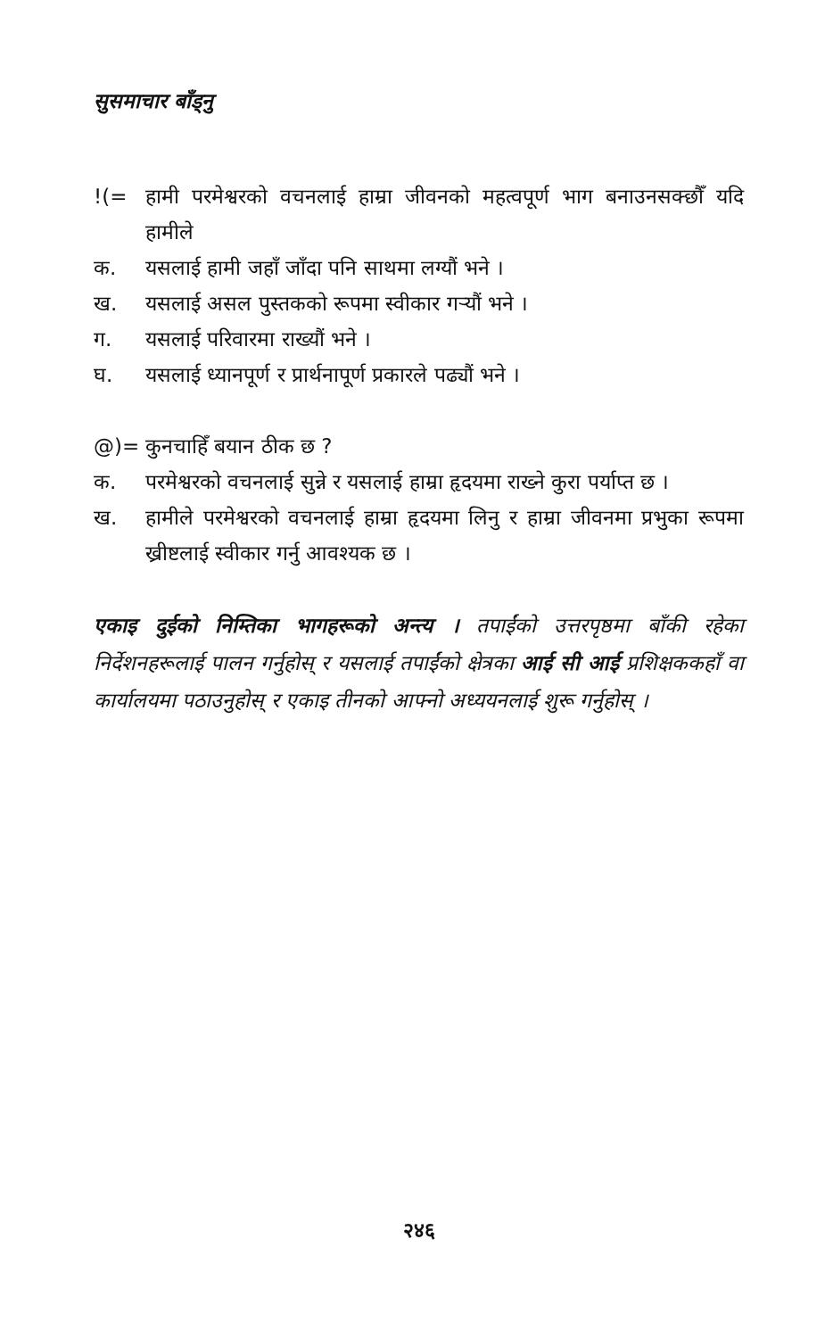सुसमाचार बाँड्नु
!(= हामी परमेश्वरको वचनलाई हाम्रा जीवनको महत्वपूर्ण भाग बनाउनसक्छौँ यदि हामीले
क. यसलाई हामी जहाँ जाँदा पनि साथमा लग्यौं भने ।
ख. यसलाई असल पुस्तकको रूपमा स्वीकार गर्‍यौं भने ।
ग. यसलाई परिवारमा राख्यौं भने ।
घ. यसलाई ध्यानपूर्ण र प्रार्थनापूर्ण प्रकारले पढ्यौं भने ।
@)= कुनचाहिँ बयान ठीक छ ?
क. परमेश्वरको वचनलाई सुन्ने र यसलाई हाम्रा हृदयमा राख्ने कुरा पर्याप्त छ ।
ख. हामीले परमेश्वरको वचनलाई हाम्रा हृदयमा लिनु र हाम्रा जीवनमा प्रभुका रूपमा ख्रीष्टलाई स्वीकार गर्नु आवश्यक छ ।
एकाइ दुईको निम्तिका भागहरूको अन्त्य । तपाईंको उत्तरपृष्ठमा बाँकी रहेका निर्देशनहरूलाई पालन गर्नुहोस् र यसलाई तपाईंको क्षेत्रका आई सी आई प्रशिक्षककहाँ वा कार्यालयमा पठाउनुहोस् र एकाइ तीनको आफ्नो अध्ययनलाई शुरू गर्नुहोस् ।
२४६